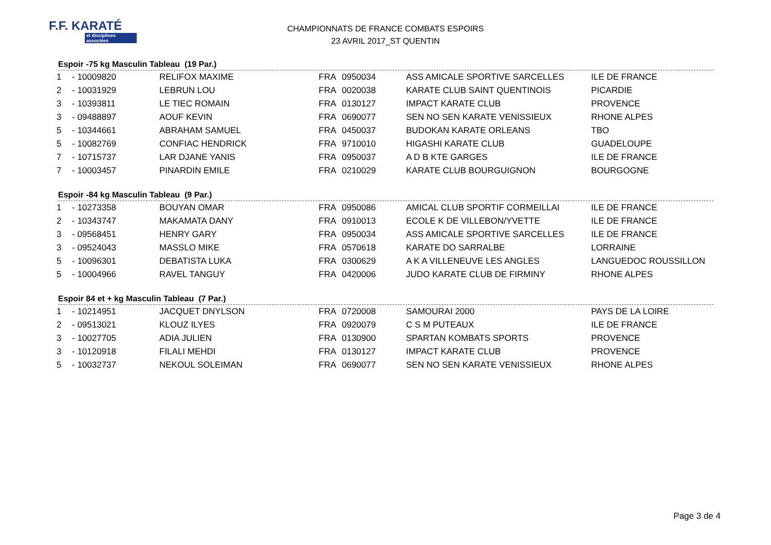F.F. KARATÉ
et disciplines associées
CHAMPIONNATS DE FRANCE COMBATS ESPOIRS
23 AVRIL 2017_ST QUENTIN
Espoir -75 kg Masculin Tableau (19 Par.)
| 1 | - 10009820 | RELIFOX MAXIME | FRA | 0950034 | ASS AMICALE SPORTIVE SARCELLES | ILE DE FRANCE |
| 2 | - 10031929 | LEBRUN LOU | FRA | 0020038 | KARATE CLUB SAINT QUENTINOIS | PICARDIE |
| 3 | - 10393811 | LE TIEC ROMAIN | FRA | 0130127 | IMPACT KARATE CLUB | PROVENCE |
| 3 | - 09488897 | AOUF KEVIN | FRA | 0690077 | SEN NO SEN KARATE VENISSIEUX | RHONE ALPES |
| 5 | - 10344661 | ABRAHAM SAMUEL | FRA | 0450037 | BUDOKAN KARATE ORLEANS | TBO |
| 5 | - 10082769 | CONFIAC HENDRICK | FRA | 9710010 | HIGASHI KARATE CLUB | GUADELOUPE |
| 7 | - 10715737 | LAR DJANE YANIS | FRA | 0950037 | A D B KTE GARGES | ILE DE FRANCE |
| 7 | - 10003457 | PINARDIN EMILE | FRA | 0210029 | KARATE CLUB BOURGUIGNON | BOURGOGNE |
Espoir -84 kg Masculin Tableau (9 Par.)
| 1 | - 10273358 | BOUYAN OMAR | FRA | 0950086 | AMICAL CLUB SPORTIF CORMEILLAI | ILE DE FRANCE |
| 2 | - 10343747 | MAKAMATA DANY | FRA | 0910013 | ECOLE K DE VILLEBON/YVETTE | ILE DE FRANCE |
| 3 | - 09568451 | HENRY GARY | FRA | 0950034 | ASS AMICALE SPORTIVE SARCELLES | ILE DE FRANCE |
| 3 | - 09524043 | MASSLO MIKE | FRA | 0570618 | KARATE DO SARRALBE | LORRAINE |
| 5 | - 10096301 | DEBATISTA LUKA | FRA | 0300629 | A K A VILLENEUVE LES ANGLES | LANGUEDOC ROUSSILLON |
| 5 | - 10004966 | RAVEL TANGUY | FRA | 0420006 | JUDO KARATE CLUB DE FIRMINY | RHONE ALPES |
Espoir 84 et + kg Masculin Tableau (7 Par.)
| 1 | - 10214951 | JACQUET DNYLSON | FRA | 0720008 | SAMOURAI 2000 | PAYS DE LA LOIRE |
| 2 | - 09513021 | KLOUZ ILYES | FRA | 0920079 | C S M PUTEAUX | ILE DE FRANCE |
| 3 | - 10027705 | ADIA JULIEN | FRA | 0130900 | SPARTAN KOMBATS SPORTS | PROVENCE |
| 3 | - 10120918 | FILALI MEHDI | FRA | 0130127 | IMPACT KARATE CLUB | PROVENCE |
| 5 | - 10032737 | NEKOUL SOLEIMAN | FRA | 0690077 | SEN NO SEN KARATE VENISSIEUX | RHONE ALPES |
Page 3 de 4